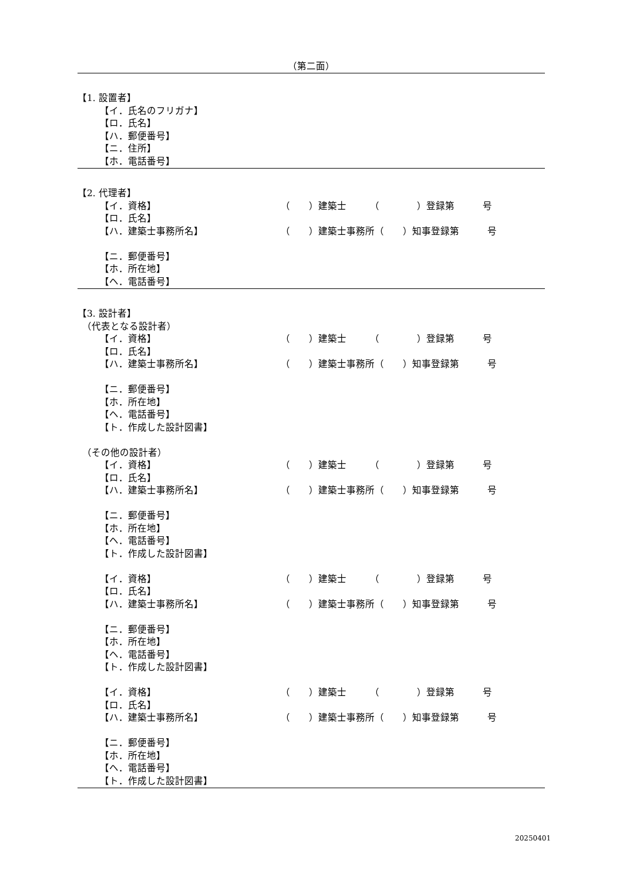（第二面）
【1. 設置者】
【イ．氏名のフリガナ】
【ロ．氏名】
【ハ．郵便番号】
【ニ．住所】
【ホ．電話番号】
【2. 代理者】
【イ．資格】 （　　）建築士　　　（　　　　）登録第　　　号
【ロ．氏名】
【ハ．建築士事務所名】 （　　）建築士事務所（　　）知事登録第　　　号
【ニ．郵便番号】
【ホ．所在地】
【ヘ．電話番号】
【3. 設計者】
（代表となる設計者）
【イ．資格】 （　　）建築士　　　（　　　　）登録第　　　号
【ロ．氏名】
【ハ．建築士事務所名】 （　　）建築士事務所（　　）知事登録第　　　号
【ニ．郵便番号】
【ホ．所在地】
【ヘ．電話番号】
【ト．作成した設計図書】
（その他の設計者）
【イ．資格】 （　　）建築士　　　（　　　　）登録第　　　号
【ロ．氏名】
【ハ．建築士事務所名】 （　　）建築士事務所（　　）知事登録第　　　号
【ニ．郵便番号】
【ホ．所在地】
【ヘ．電話番号】
【ト．作成した設計図書】
【イ．資格】 （　　）建築士　　　（　　　　）登録第　　　号
【ロ．氏名】
【ハ．建築士事務所名】 （　　）建築士事務所（　　）知事登録第　　　号
【ニ．郵便番号】
【ホ．所在地】
【ヘ．電話番号】
【ト．作成した設計図書】
【イ．資格】 （　　）建築士　　　（　　　　）登録第　　　号
【ロ．氏名】
【ハ．建築士事務所名】 （　　）建築士事務所（　　）知事登録第　　　号
【ニ．郵便番号】
【ホ．所在地】
【ヘ．電話番号】
【ト．作成した設計図書】
20250401